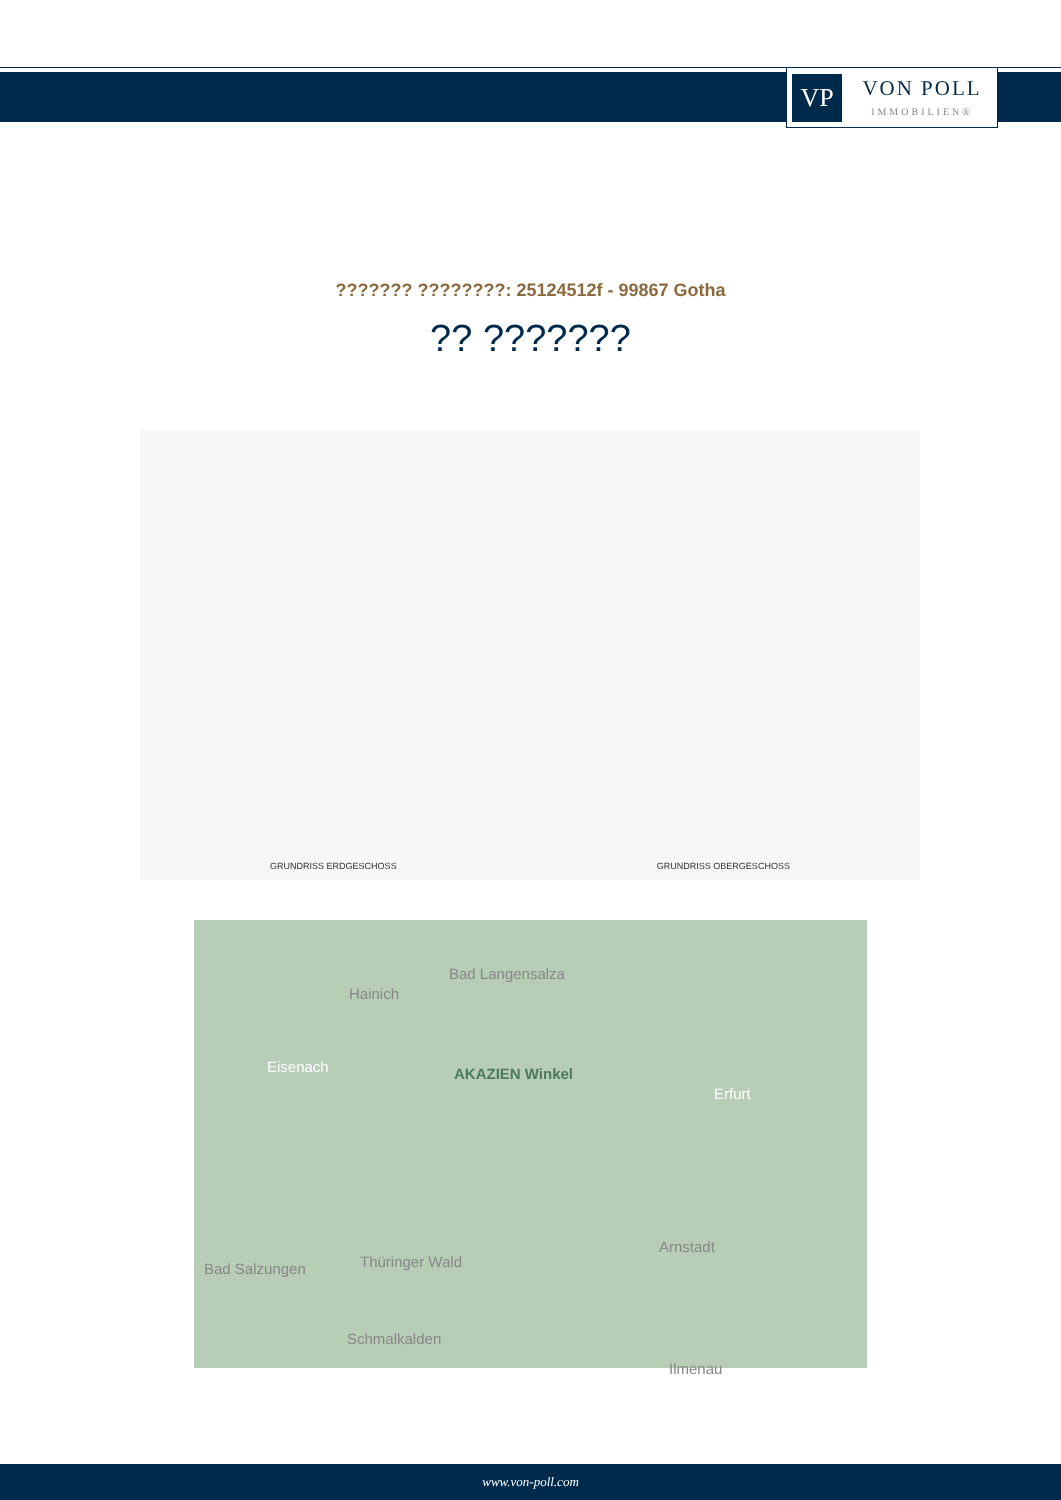VP
VON POLL
IMMOBILIEN®
??????? ????????: 25124512f - 99867 Gotha
?? ???????
GRUNDRISS ERDGESCHOSS
GRUNDRISS OBERGESCHOSS
Hainich
Bad Langensalza
Eisenach AKAZIEN Winkel
Erfurt
Arnstadt
Bad Salzungen Thüringer Wald
Schmalkalden
Ilmenau
www.von-poll.com